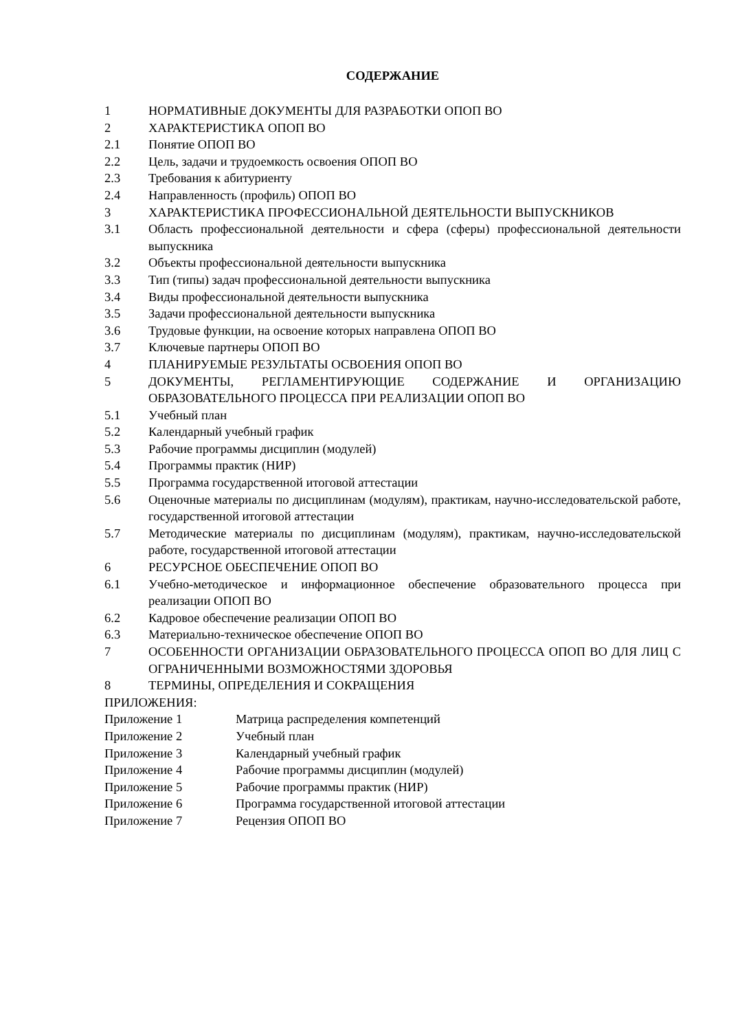СОДЕРЖАНИЕ
1 НОРМАТИВНЫЕ ДОКУМЕНТЫ ДЛЯ РАЗРАБОТКИ ОПОП ВО
2 ХАРАКТЕРИСТИКА ОПОП ВО
2.1 Понятие ОПОП ВО
2.2 Цель, задачи и трудоемкость освоения ОПОП ВО
2.3 Требования к абитуриенту
2.4 Направленность (профиль) ОПОП ВО
3 ХАРАКТЕРИСТИКА ПРОФЕССИОНАЛЬНОЙ ДЕЯТЕЛЬНОСТИ ВЫПУСКНИКОВ
3.1 Область профессиональной деятельности и сфера (сферы) профессиональной деятельности выпускника
3.2 Объекты профессиональной деятельности выпускника
3.3 Тип (типы) задач профессиональной деятельности выпускника
3.4 Виды профессиональной деятельности выпускника
3.5 Задачи профессиональной деятельности выпускника
3.6 Трудовые функции, на освоение которых направлена ОПОП ВО
3.7 Ключевые партнеры ОПОП ВО
4 ПЛАНИРУЕМЫЕ РЕЗУЛЬТАТЫ ОСВОЕНИЯ ОПОП ВО
5 ДОКУМЕНТЫ, РЕГЛАМЕНТИРУЮЩИЕ СОДЕРЖАНИЕ И ОРГАНИЗАЦИЮ ОБРАЗОВАТЕЛЬНОГО ПРОЦЕССА ПРИ РЕАЛИЗАЦИИ ОПОП ВО
5.1 Учебный план
5.2 Календарный учебный график
5.3 Рабочие программы дисциплин (модулей)
5.4 Программы практик (НИР)
5.5 Программа государственной итоговой аттестации
5.6 Оценочные материалы по дисциплинам (модулям), практикам, научно-исследовательской работе, государственной итоговой аттестации
5.7 Методические материалы по дисциплинам (модулям), практикам, научно-исследовательской работе, государственной итоговой аттестации
6 РЕСУРСНОЕ ОБЕСПЕЧЕНИЕ ОПОП ВО
6.1 Учебно-методическое и информационное обеспечение образовательного процесса при реализации ОПОП ВО
6.2 Кадровое обеспечение реализации ОПОП ВО
6.3 Материально-техническое обеспечение ОПОП ВО
7 ОСОБЕННОСТИ ОРГАНИЗАЦИИ ОБРАЗОВАТЕЛЬНОГО ПРОЦЕССА ОПОП ВО ДЛЯ ЛИЦ С ОГРАНИЧЕННЫМИ ВОЗМОЖНОСТЯМИ ЗДОРОВЬЯ
8 ТЕРМИНЫ, ОПРЕДЕЛЕНИЯ И СОКРАЩЕНИЯ
ПРИЛОЖЕНИЯ:
Приложение 1 Матрица распределения компетенций
Приложение 2 Учебный план
Приложение 3 Календарный учебный график
Приложение 4 Рабочие программы дисциплин (модулей)
Приложение 5 Рабочие программы практик (НИР)
Приложение 6 Программа государственной итоговой аттестации
Приложение 7 Рецензия ОПОП ВО